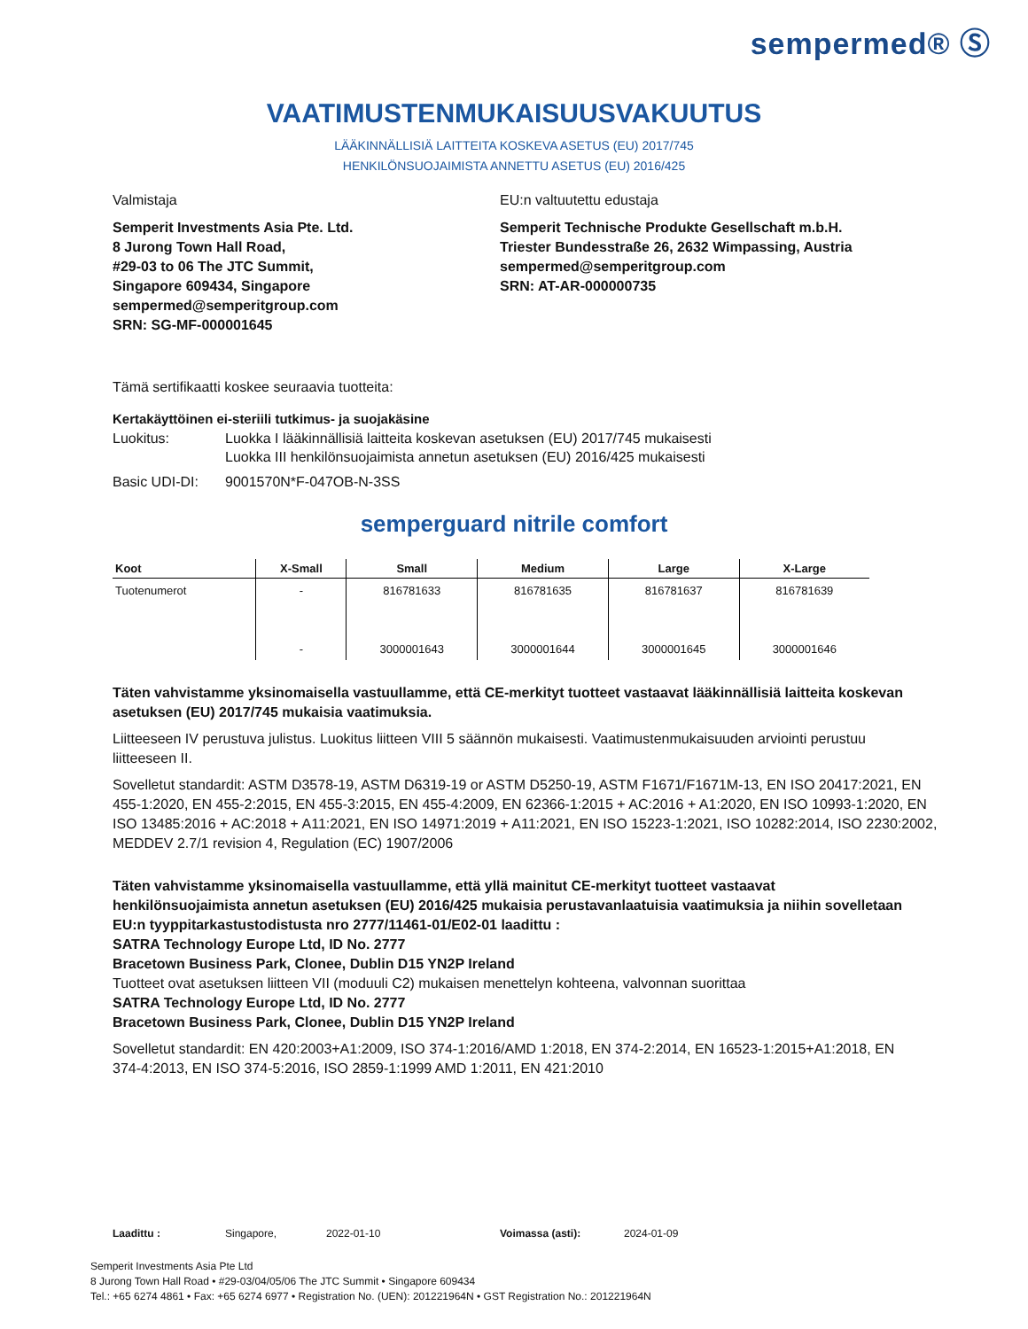sempermed® Ⓢ
VAATIMUSTENMUKAISUUSVAKUUTUS
LÄÄKINNÄLLISIÄ LAITTEITA KOSKEVA ASETUS (EU) 2017/745
HENKILÖNSUOJAIMISTA ANNETTU ASETUS (EU) 2016/425
Valmistaja
Semperit Investments Asia Pte. Ltd.
8 Jurong Town Hall Road,
#29-03 to 06 The JTC Summit,
Singapore 609434, Singapore
sempermed@semperitgroup.com
SRN: SG-MF-000001645
EU:n valtuutettu edustaja
Semperit Technische Produkte Gesellschaft m.b.H.
Triester Bundesstraße 26, 2632 Wimpassing, Austria
sempermed@semperitgroup.com
SRN: AT-AR-000000735
Tämä sertifikaatti koskee seuraavia tuotteita:
Kertakäyttöinen ei-steriili tutkimus- ja suojakäsine
Luokitus: Luokka I lääkinnällisiä laitteita koskevan asetuksen (EU) 2017/745 mukaisesti
Luokka III henkilönsuojaimista annetun asetuksen (EU) 2016/425 mukaisesti
Basic UDI-DI: 9001570N*F-047OB-N-3SS
semperguard nitrile comfort
| Koot | X-Small | Small | Medium | Large | X-Large |
| --- | --- | --- | --- | --- | --- |
| Tuotenumerot | - | 816781633 | 816781635 | 816781637 | 816781639 |
| | - | 3000001643 | 3000001644 | 3000001645 | 3000001646 |
Täten vahvistamme yksinomaisella vastuullamme, että CE-merkityt tuotteet vastaavat lääkinnällisiä laitteita koskevan asetuksen (EU) 2017/745 mukaisia vaatimuksia.
Liitteeseen IV perustuva julistus. Luokitus liitteen VIII 5 säännön mukaisesti. Vaatimustenmukaisuuden arviointi perustuu liitteeseen II.
Sovelletut standardit: ASTM D3578-19, ASTM D6319-19 or ASTM D5250-19, ASTM F1671/F1671M-13, EN ISO 20417:2021, EN 455-1:2020, EN 455-2:2015, EN 455-3:2015, EN 455-4:2009, EN 62366-1:2015 + AC:2016 + A1:2020, EN ISO 10993-1:2020, EN ISO 13485:2016 + AC:2018 + A11:2021, EN ISO 14971:2019 + A11:2021, EN ISO 15223-1:2021, ISO 10282:2014, ISO 2230:2002, MEDDEV 2.7/1 revision 4, Regulation (EC) 1907/2006
Täten vahvistamme yksinomaisella vastuullamme, että yllä mainitut CE-merkityt tuotteet vastaavat henkilönsuojaimista annetun asetuksen (EU) 2016/425 mukaisia perustavanlaatuisia vaatimuksia ja niihin sovelletaan EU:n tyyppitarkastustodistusta nro 2777/11461-01/E02-01 laadittu :
SATRA Technology Europe Ltd, ID No. 2777
Bracetown Business Park, Clonee, Dublin D15 YN2P Ireland
Tuotteet ovat asetuksen liitteen VII (moduuli C2) mukaisen menettelyn kohteena, valvonnan suorittaa
SATRA Technology Europe Ltd, ID No. 2777
Bracetown Business Park, Clonee, Dublin D15 YN2P Ireland
Sovelletut standardit: EN 420:2003+A1:2009, ISO 374-1:2016/AMD 1:2018, EN 374-2:2014, EN 16523-1:2015+A1:2018, EN 374-4:2013, EN ISO 374-5:2016, ISO 2859-1:1999 AMD 1:2011, EN 421:2010
Laadittu : Singapore, 2022-01-10 Voimassa (asti): 2024-01-09
Semperit Investments Asia Pte Ltd
8 Jurong Town Hall Road • #29-03/04/05/06 The JTC Summit • Singapore 609434
Tel.: +65 6274 4861 • Fax: +65 6274 6977 • Registration No. (UEN): 201221964N • GST Registration No.: 201221964N